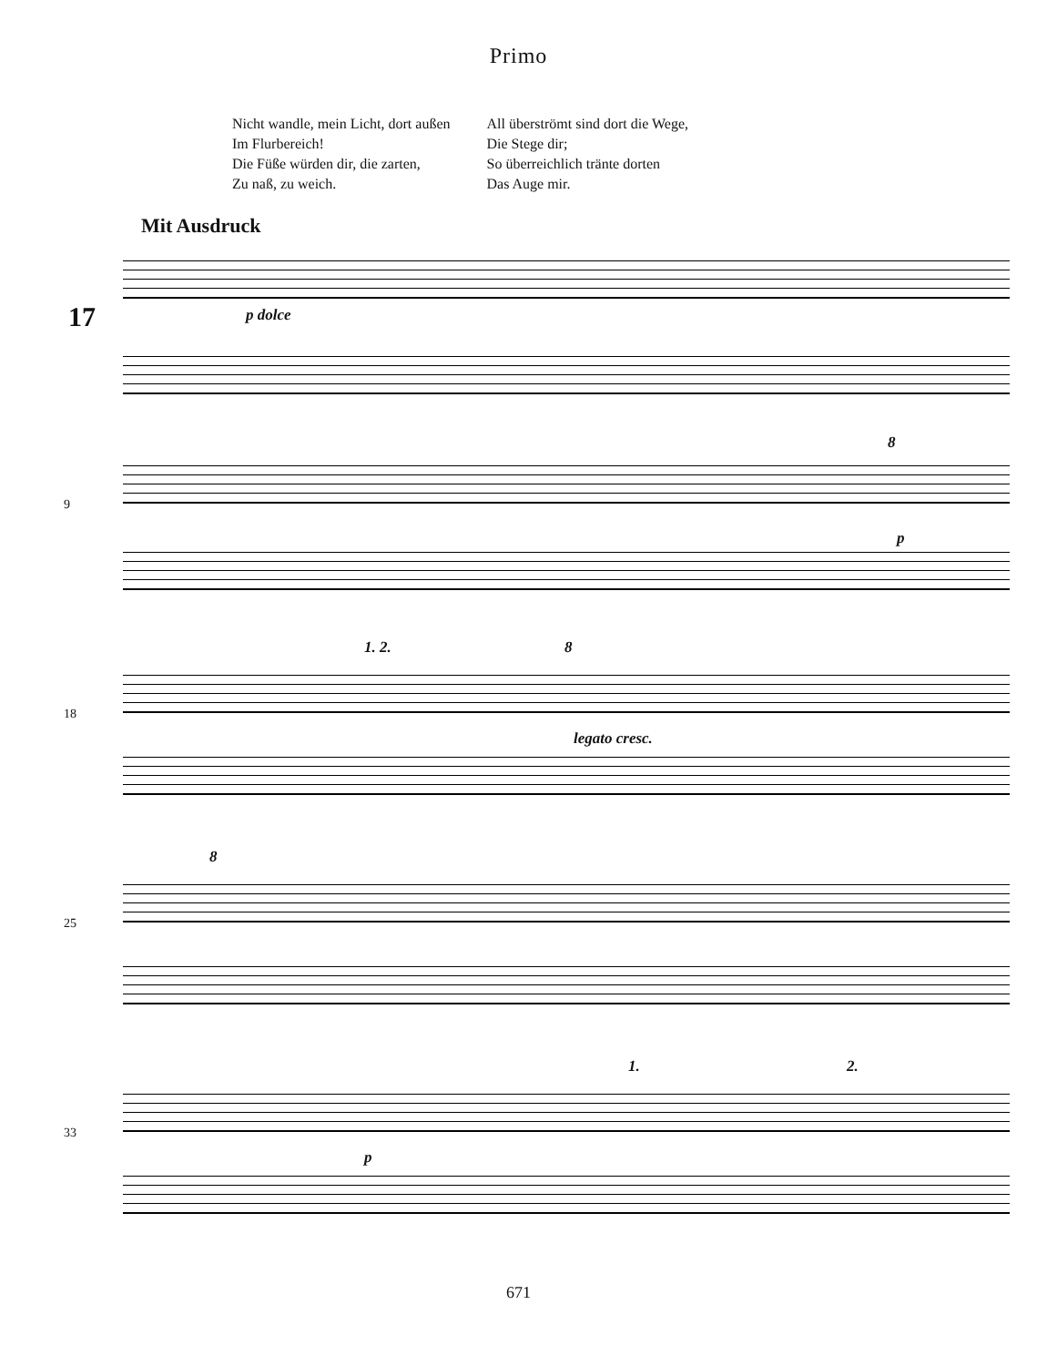Primo
Nicht wandle, mein Licht, dort außen
Im Flurbereich!
Die Füße würden dir, die zarten,
Zu naß, zu weich.
All überströmt sind dort die Wege,
Die Stege dir;
So überreichlich tränte dorten
Das Auge mir.
Mit Ausdruck
17 p dolce
9
8
p
18
1. 2. 8
legato cresc.
25
8
33
1. 2.
p
671